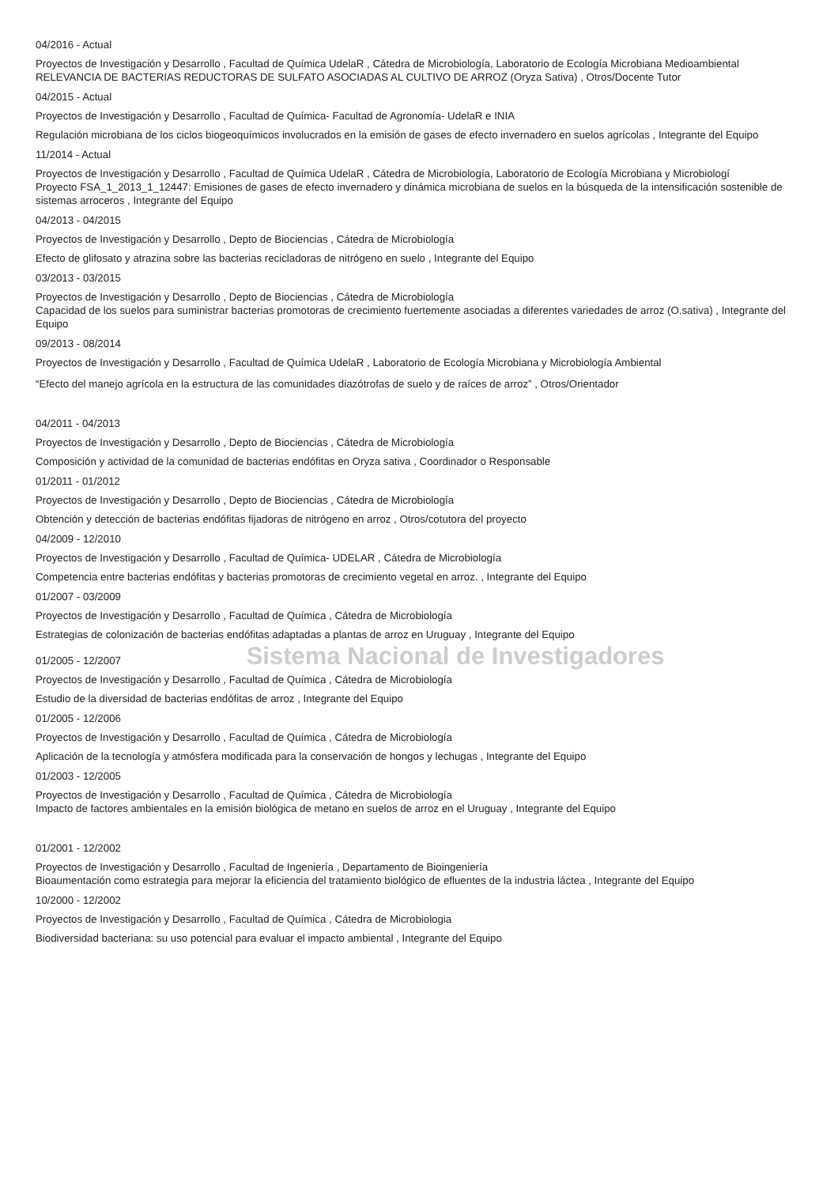04/2016 - Actual
Proyectos de Investigación y Desarrollo , Facultad de Química UdelaR , Cátedra de Microbiología, Laboratorio de Ecología Microbiana Medioambiental
RELEVANCIA DE BACTERIAS REDUCTORAS DE SULFATO ASOCIADAS AL CULTIVO DE ARROZ (Oryza Sativa) , Otros/Docente Tutor
04/2015 - Actual
Proyectos de Investigación y Desarrollo , Facultad de Química- Facultad de Agronomía- UdelaR e INIA
Regulación microbiana de los ciclos biogeoquímicos involucrados en la emisión de gases de efecto invernadero en suelos agrícolas , Integrante del Equipo
11/2014 - Actual
Proyectos de Investigación y Desarrollo , Facultad de Química UdelaR , Cátedra de Microbiología, Laboratorio de Ecología Microbiana y Microbiologí
Proyecto FSA_1_2013_1_12447: Emisiones de gases de efecto invernadero y dinámica microbiana de suelos en la búsqueda de la intensificación sostenible de sistemas arroceros , Integrante del Equipo
04/2013 - 04/2015
Proyectos de Investigación y Desarrollo , Depto de Biociencias , Cátedra de Microbiología
Efecto de glifosato y atrazina sobre las bacterias recicladoras de nitrógeno en suelo , Integrante del Equipo
03/2013 - 03/2015
Proyectos de Investigación y Desarrollo , Depto de Biociencias , Cátedra de Microbiología
Capacidad de los suelos para suministrar bacterias promotoras de crecimiento fuertemente asociadas a diferentes variedades de arroz (O.sativa) , Integrante del Equipo
09/2013 - 08/2014
Proyectos de Investigación y Desarrollo , Facultad de Química UdelaR , Laboratorio de Ecología Microbiana y Microbiología Ambiental
“Efecto del manejo agrícola en la estructura de las comunidades diazótrofas de suelo y de raíces de arroz” , Otros/Orientador
04/2011 - 04/2013
Proyectos de Investigación y Desarrollo , Depto de Biociencias , Cátedra de Microbiología
Composición y actividad de la comunidad de bacterias endófitas en Oryza sativa , Coordinador o Responsable
01/2011 - 01/2012
Proyectos de Investigación y Desarrollo , Depto de Biociencias , Cátedra de Microbiología
Obtención y detección de bacterias endófitas fijadoras de nitrógeno en arroz , Otros/cotutora del proyecto
04/2009 - 12/2010
Proyectos de Investigación y Desarrollo , Facultad de Química- UDELAR , Cátedra de Microbiología
Competencia entre bacterias endófitas y bacterias promotoras de crecimiento vegetal en arroz. , Integrante del Equipo
01/2007 - 03/2009
Proyectos de Investigación y Desarrollo , Facultad de Química , Cátedra de Microbiología
Estrategias de colonización de bacterias endófitas adaptadas a plantas de arroz en Uruguay , Integrante del Equipo
01/2005 - 12/2007 Sistema Nacional de Investigadores
Proyectos de Investigación y Desarrollo , Facultad de Química , Cátedra de Microbiología
Estudio de la diversidad de bacterias endófitas de arroz , Integrante del Equipo
01/2005 - 12/2006
Proyectos de Investigación y Desarrollo , Facultad de Química , Cátedra de Microbiología
Aplicación de la tecnología y atmósfera modificada para la conservación de hongos y lechugas , Integrante del Equipo
01/2003 - 12/2005
Proyectos de Investigación y Desarrollo , Facultad de Química , Cátedra de Microbiología
Impacto de factores ambientales en la emisión biológica de metano en suelos de arroz en el Uruguay , Integrante del Equipo
01/2001 - 12/2002
Proyectos de Investigación y Desarrollo , Facultad de Ingeniería , Departamento de Bioingeniería
Bioaumentación como estrategia para mejorar la eficiencia del tratamiento biológico de efluentes de la industria láctea , Integrante del Equipo
10/2000 - 12/2002
Proyectos de Investigación y Desarrollo , Facultad de Química , Cátedra de Microbiologia
Biodiversidad bacteriana: su uso potencial para evaluar el impacto ambiental , Integrante del Equipo